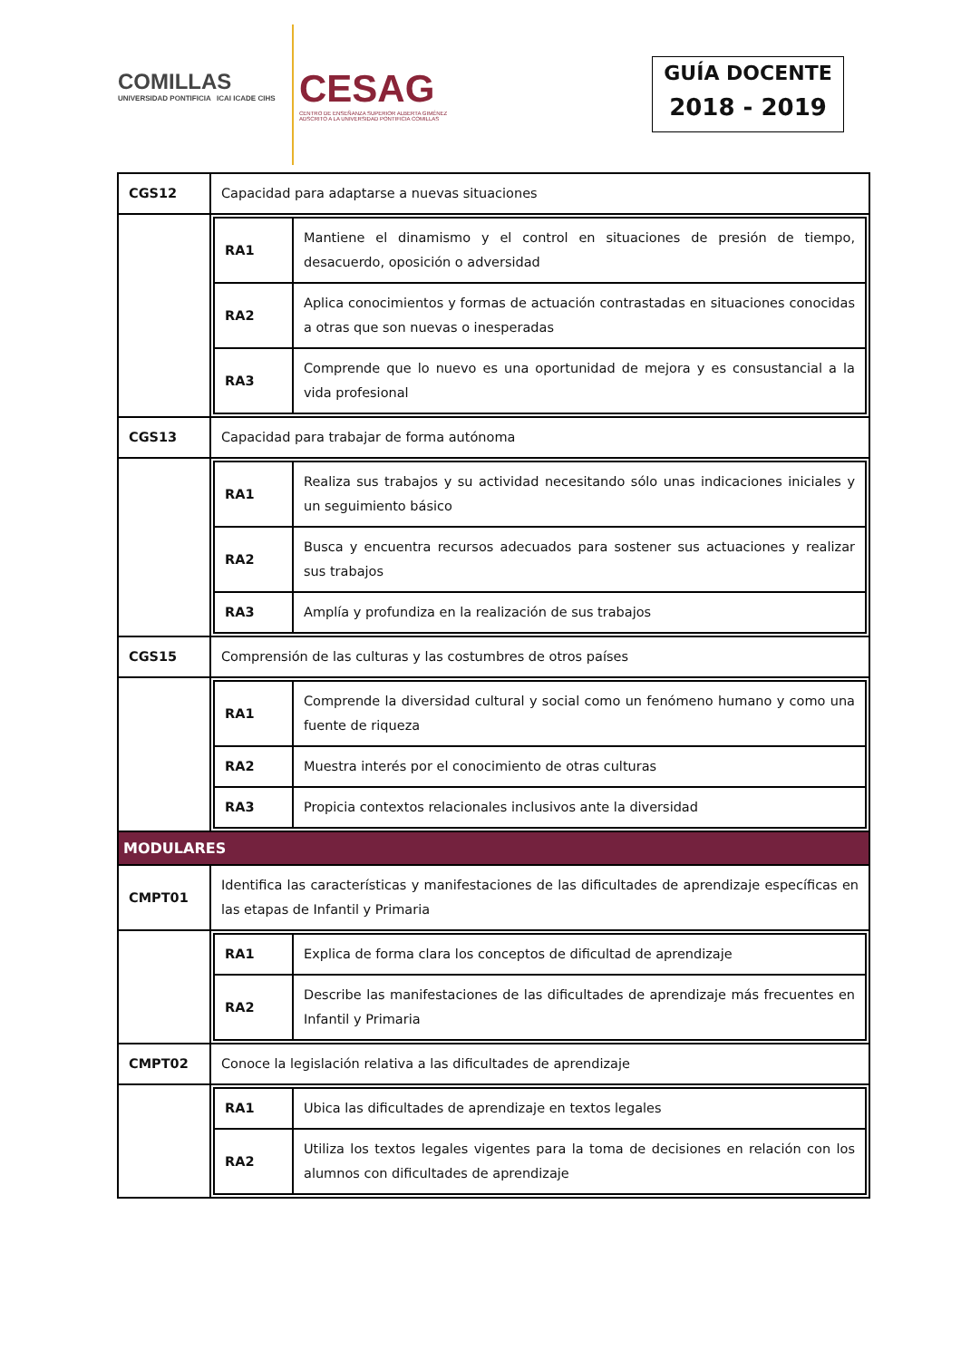COMILLAS
UNIVERSIDAD PONTIFICIA ICAI ICADE CIHS
CESAG
CENTRO DE ENSEÑANZA SUPERIOR ALBERTA GIMÉNEZ
ADSCRITO A LA UNIVERSIDAD PONTIFICIA COMILLAS
GUÍA DOCENTE
2018 - 2019
| CGS12 | Capacidad para adaptarse a nuevas situaciones |
| | / RA1 / Mantiene el dinamismo y el control en situaciones de presión de tiempo, desacuerdo, oposición o adversidad / / RA2 / Aplica conocimientos y formas de actuación contrastadas en situaciones conocidas a otras que son nuevas o inesperadas / / RA3 / Comprende que lo nuevo es una oportunidad de mejora y es consustancial a la vida profesional / |
| CGS13 | Capacidad para trabajar de forma autónoma |
| | / RA1 / Realiza sus trabajos y su actividad necesitando sólo unas indicaciones iniciales y un seguimiento básico / / RA2 / Busca y encuentra recursos adecuados para sostener sus actuaciones y realizar sus trabajos / / RA3 / Amplía y profundiza en la realización de sus trabajos / |
| CGS15 | Comprensión de las culturas y las costumbres de otros países |
| | / RA1 / Comprende la diversidad cultural y social como un fenómeno humano y como una fuente de riqueza / / RA2 / Muestra interés por el conocimiento de otras culturas / / RA3 / Propicia contextos relacionales inclusivos ante la diversidad / |
| MODULARES | |
| CMPT01 | Identifica las características y manifestaciones de las dificultades de aprendizaje específicas en las etapas de Infantil y Primaria |
| | / RA1 / Explica de forma clara los conceptos de dificultad de aprendizaje / / RA2 / Describe las manifestaciones de las dificultades de aprendizaje más frecuentes en Infantil y Primaria / |
| CMPT02 | Conoce la legislación relativa a las dificultades de aprendizaje |
| | / RA1 / Ubica las dificultades de aprendizaje en textos legales / / RA2 / Utiliza los textos legales vigentes para la toma de decisiones en relación con los alumnos con dificultades de aprendizaje / |